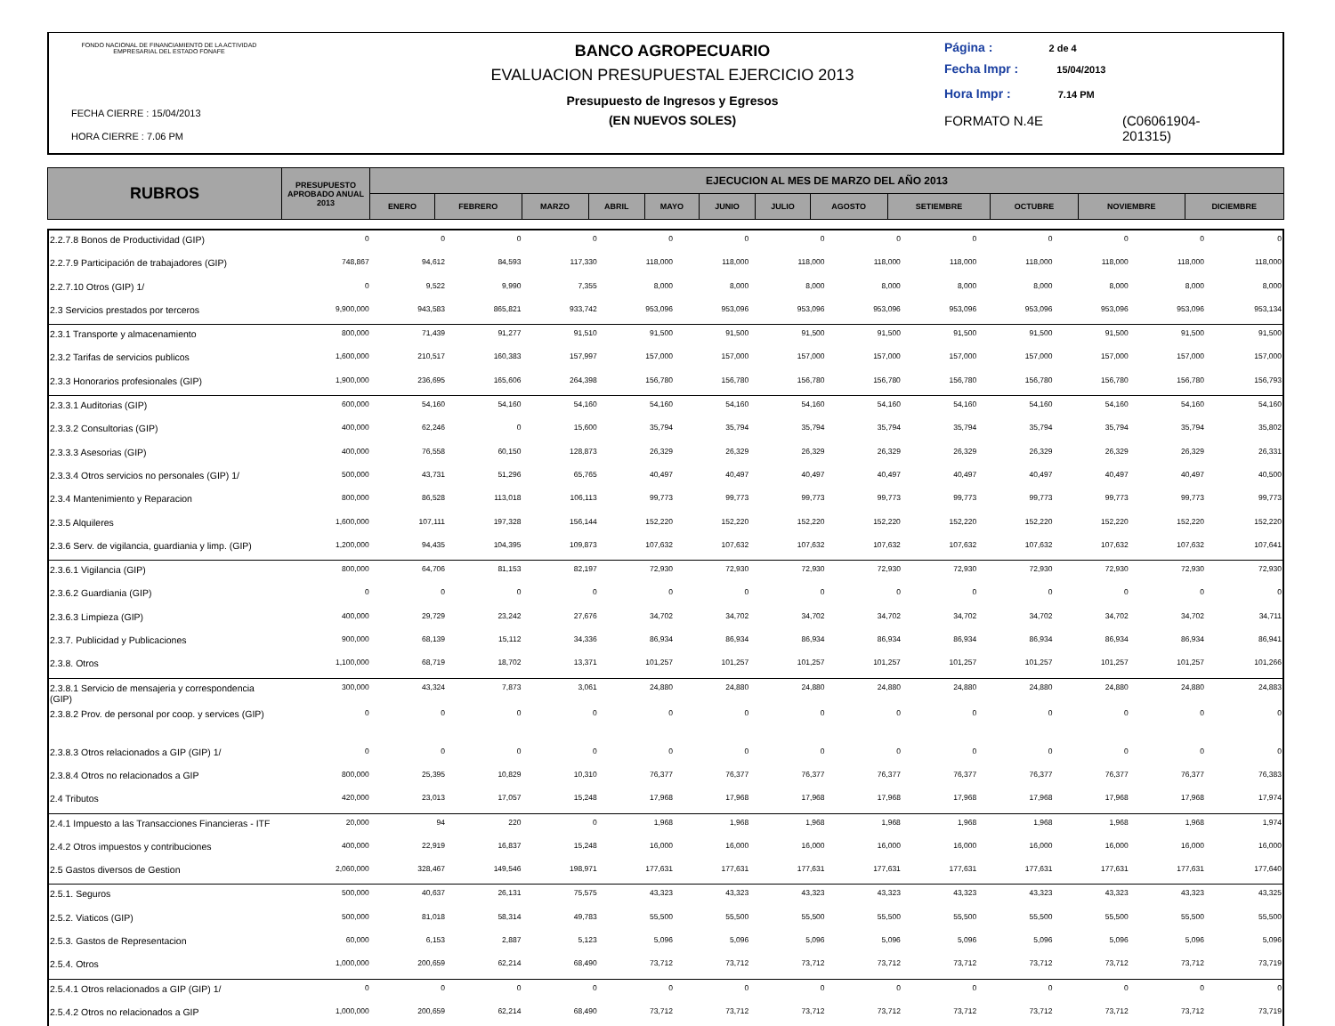FONDO NACIONAL DE FINANCIAMIENTO DE LA ACTIVIDAD EMPRESARIAL DEL ESTADO FONAFE
FECHA CIERRE : 15/04/2013
HORA CIERRE : 7.06 PM
BANCO AGROPECUARIO
EVALUACION PRESUPUESTAL EJERCICIO 2013
Presupuesto de Ingresos y Egresos
(EN NUEVOS SOLES)
Página : 2 de 4
Fecha Impr : 15/04/2013
Hora Impr : 7.14 PM
FORMATO N.4E (C06061904-
201315)
| RUBROS | PRESUPUESTO APROBADO ANUAL 2013 | EJECUCION AL MES DE MARZO DEL AÑO 2013 | | | | | | | | | | | |
| --- | --- | --- | --- | --- | --- | --- | --- | --- | --- | --- | --- | --- | --- |
| | | ENERO | FEBRERO | MARZO | ABRIL | MAYO | JUNIO | JULIO | AGOSTO | SETIEMBRE | OCTUBRE | NOVIEMBRE | DICIEMBRE |
| 2.2.7.8 Bonos de Productividad (GIP) | 0 | 0 | 0 | 0 | 0 | 0 | 0 | 0 | 0 | 0 | 0 | 0 | 0 |
| 2.2.7.9 Participación de trabajadores (GIP) | 748,867 | 94,612 | 84,593 | 117,330 | 118,000 | 118,000 | 118,000 | 118,000 | 118,000 | 118,000 | 118,000 | 118,000 | 118,000 |
| 2.2.7.10 Otros (GIP) 1/ | 0 | 9,522 | 9,990 | 7,355 | 8,000 | 8,000 | 8,000 | 8,000 | 8,000 | 8,000 | 8,000 | 8,000 | 8,000 |
| 2.3 Servicios prestados por terceros | 9,900,000 | 943,583 | 865,821 | 933,742 | 953,096 | 953,096 | 953,096 | 953,096 | 953,096 | 953,096 | 953,096 | 953,096 | 953,134 |
| 2.3.1 Transporte y almacenamiento | 800,000 | 71,439 | 91,277 | 91,510 | 91,500 | 91,500 | 91,500 | 91,500 | 91,500 | 91,500 | 91,500 | 91,500 | 91,500 |
| 2.3.2 Tarifas de servicios publicos | 1,600,000 | 210,517 | 160,383 | 157,997 | 157,000 | 157,000 | 157,000 | 157,000 | 157,000 | 157,000 | 157,000 | 157,000 | 157,000 |
| 2.3.3 Honorarios profesionales (GIP) | 1,900,000 | 236,695 | 165,606 | 264,398 | 156,780 | 156,780 | 156,780 | 156,780 | 156,780 | 156,780 | 156,780 | 156,780 | 156,793 |
| 2.3.3.1 Auditorias (GIP) | 600,000 | 54,160 | 54,160 | 54,160 | 54,160 | 54,160 | 54,160 | 54,160 | 54,160 | 54,160 | 54,160 | 54,160 | 54,160 |
| 2.3.3.2 Consultorias (GIP) | 400,000 | 62,246 | 0 | 15,600 | 35,794 | 35,794 | 35,794 | 35,794 | 35,794 | 35,794 | 35,794 | 35,794 | 35,802 |
| 2.3.3.3 Asesorias (GIP) | 400,000 | 76,558 | 60,150 | 128,873 | 26,329 | 26,329 | 26,329 | 26,329 | 26,329 | 26,329 | 26,329 | 26,329 | 26,331 |
| 2.3.3.4 Otros servicios no personales (GIP) 1/ | 500,000 | 43,731 | 51,296 | 65,765 | 40,497 | 40,497 | 40,497 | 40,497 | 40,497 | 40,497 | 40,497 | 40,497 | 40,500 |
| 2.3.4 Mantenimiento y Reparacion | 800,000 | 86,528 | 113,018 | 106,113 | 99,773 | 99,773 | 99,773 | 99,773 | 99,773 | 99,773 | 99,773 | 99,773 | 99,773 |
| 2.3.5 Alquileres | 1,600,000 | 107,111 | 197,328 | 156,144 | 152,220 | 152,220 | 152,220 | 152,220 | 152,220 | 152,220 | 152,220 | 152,220 | 152,220 |
| 2.3.6 Serv. de vigilancia, guardiania y limp. (GIP) | 1,200,000 | 94,435 | 104,395 | 109,873 | 107,632 | 107,632 | 107,632 | 107,632 | 107,632 | 107,632 | 107,632 | 107,632 | 107,641 |
| 2.3.6.1 Vigilancia (GIP) | 800,000 | 64,706 | 81,153 | 82,197 | 72,930 | 72,930 | 72,930 | 72,930 | 72,930 | 72,930 | 72,930 | 72,930 | 72,930 |
| 2.3.6.2 Guardiania (GIP) | 0 | 0 | 0 | 0 | 0 | 0 | 0 | 0 | 0 | 0 | 0 | 0 | 0 |
| 2.3.6.3 Limpieza (GIP) | 400,000 | 29,729 | 23,242 | 27,676 | 34,702 | 34,702 | 34,702 | 34,702 | 34,702 | 34,702 | 34,702 | 34,702 | 34,711 |
| 2.3.7. Publicidad y Publicaciones | 900,000 | 68,139 | 15,112 | 34,336 | 86,934 | 86,934 | 86,934 | 86,934 | 86,934 | 86,934 | 86,934 | 86,934 | 86,941 |
| 2.3.8. Otros | 1,100,000 | 68,719 | 18,702 | 13,371 | 101,257 | 101,257 | 101,257 | 101,257 | 101,257 | 101,257 | 101,257 | 101,257 | 101,266 |
| 2.3.8.1 Servicio de mensajeria y correspondencia (GIP) | 300,000 | 43,324 | 7,873 | 3,061 | 24,880 | 24,880 | 24,880 | 24,880 | 24,880 | 24,880 | 24,880 | 24,880 | 24,883 |
| 2.3.8.2 Prov. de personal por coop. y services (GIP) | 0 | 0 | 0 | 0 | 0 | 0 | 0 | 0 | 0 | 0 | 0 | 0 | 0 |
| 2.3.8.3 Otros relacionados a GIP (GIP) 1/ | 0 | 0 | 0 | 0 | 0 | 0 | 0 | 0 | 0 | 0 | 0 | 0 | 0 |
| 2.3.8.4 Otros no relacionados a GIP | 800,000 | 25,395 | 10,829 | 10,310 | 76,377 | 76,377 | 76,377 | 76,377 | 76,377 | 76,377 | 76,377 | 76,377 | 76,383 |
| 2.4 Tributos | 420,000 | 23,013 | 17,057 | 15,248 | 17,968 | 17,968 | 17,968 | 17,968 | 17,968 | 17,968 | 17,968 | 17,968 | 17,974 |
| 2.4.1 Impuesto a las Transacciones Financieras - ITF | 20,000 | 94 | 220 | 0 | 1,968 | 1,968 | 1,968 | 1,968 | 1,968 | 1,968 | 1,968 | 1,968 | 1,974 |
| 2.4.2 Otros impuestos y contribuciones | 400,000 | 22,919 | 16,837 | 15,248 | 16,000 | 16,000 | 16,000 | 16,000 | 16,000 | 16,000 | 16,000 | 16,000 | 16,000 |
| 2.5 Gastos diversos de Gestion | 2,060,000 | 328,467 | 149,546 | 198,971 | 177,631 | 177,631 | 177,631 | 177,631 | 177,631 | 177,631 | 177,631 | 177,631 | 177,640 |
| 2.5.1. Seguros | 500,000 | 40,637 | 26,131 | 75,575 | 43,323 | 43,323 | 43,323 | 43,323 | 43,323 | 43,323 | 43,323 | 43,323 | 43,325 |
| 2.5.2. Viaticos (GIP) | 500,000 | 81,018 | 58,314 | 49,783 | 55,500 | 55,500 | 55,500 | 55,500 | 55,500 | 55,500 | 55,500 | 55,500 | 55,500 |
| 2.5.3. Gastos de Representacion | 60,000 | 6,153 | 2,887 | 5,123 | 5,096 | 5,096 | 5,096 | 5,096 | 5,096 | 5,096 | 5,096 | 5,096 | 5,096 |
| 2.5.4. Otros | 1,000,000 | 200,659 | 62,214 | 68,490 | 73,712 | 73,712 | 73,712 | 73,712 | 73,712 | 73,712 | 73,712 | 73,712 | 73,719 |
| 2.5.4.1 Otros relacionados a GIP (GIP) 1/ | 0 | 0 | 0 | 0 | 0 | 0 | 0 | 0 | 0 | 0 | 0 | 0 | 0 |
| 2.5.4.2 Otros no relacionados a GIP | 1,000,000 | 200,659 | 62,214 | 68,490 | 73,712 | 73,712 | 73,712 | 73,712 | 73,712 | 73,712 | 73,712 | 73,712 | 73,719 |